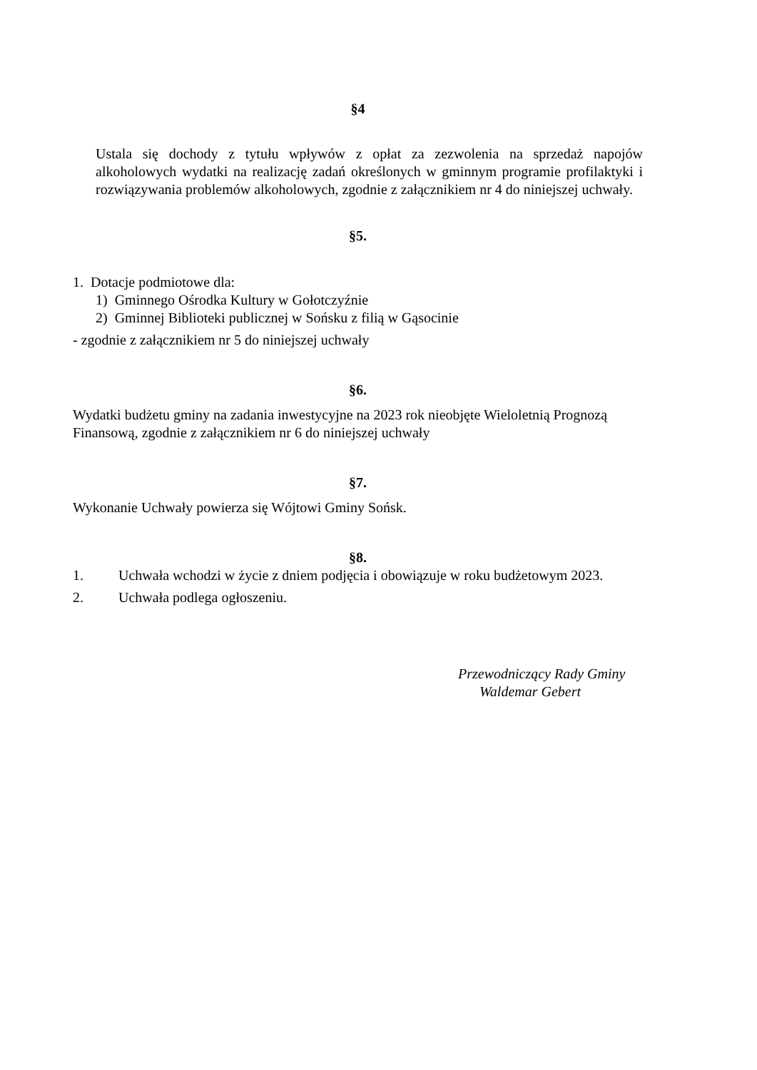§4
Ustala się dochody z tytułu wpływów z opłat za zezwolenia na sprzedaż napojów alkoholowych wydatki na realizację zadań określonych w gminnym programie profilaktyki i rozwiązywania problemów alkoholowych, zgodnie z załącznikiem nr 4 do niniejszej uchwały.
§5.
1. Dotacje podmiotowe dla:
1) Gminnego Ośrodka Kultury w Gołotczyźnie
2) Gminnej Biblioteki publicznej w Sońsku z filią w Gąsocinie
- zgodnie z załącznikiem nr 5 do niniejszej uchwały
§6.
Wydatki budżetu gminy na zadania inwestycyjne na 2023 rok nieobjęte Wieloletnią Prognozą Finansową, zgodnie z załącznikiem nr 6 do niniejszej uchwały
§7.
Wykonanie Uchwały powierza się Wójtowi Gminy Sońsk.
§8.
1. Uchwała wchodzi w życie z dniem podjęcia i obowiązuje w roku budżetowym 2023.
2. Uchwała podlega ogłoszeniu.
Przewodniczący Rady Gminy
Waldemar Gebert